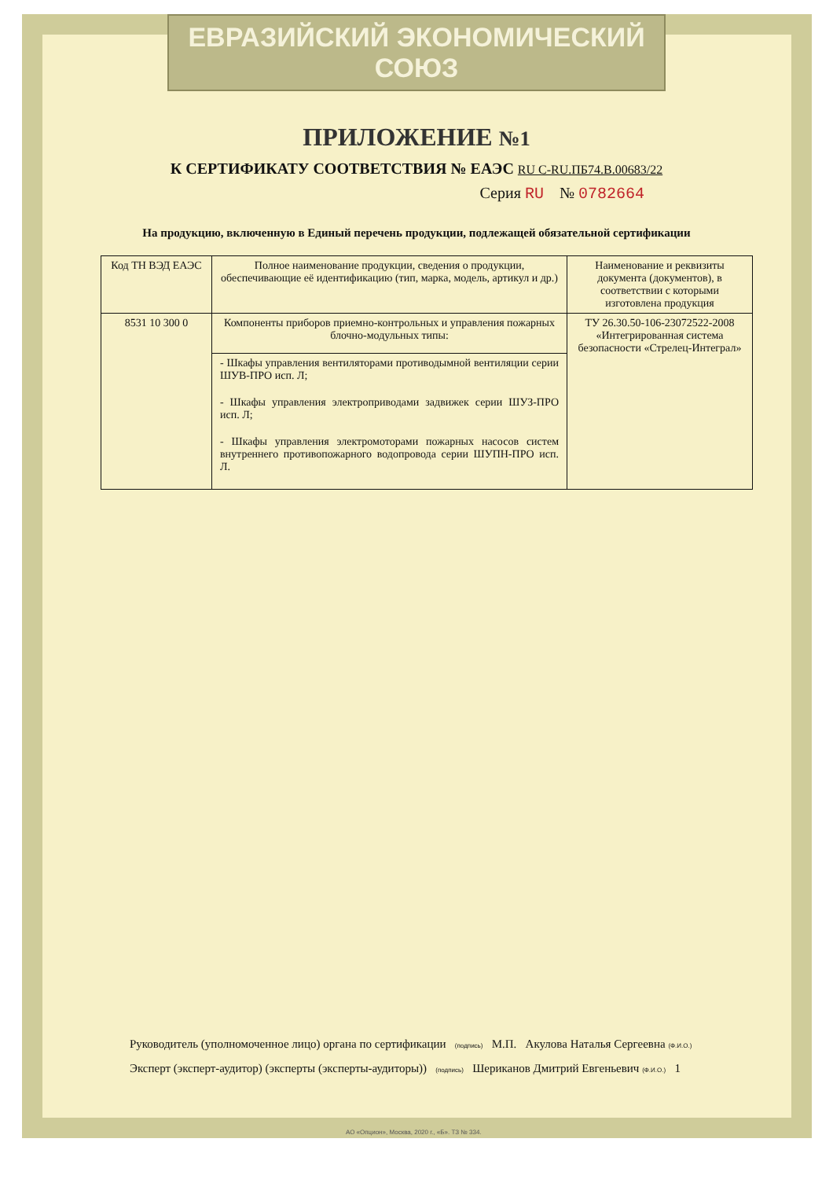ЕВРАЗИЙСКИЙ ЭКОНОМИЧЕСКИЙ СОЮЗ
ПРИЛОЖЕНИЕ №1
К СЕРТИФИКАТУ СООТВЕТСТВИЯ № ЕАЭС RU С-RU.ПБ74.В.00683/22
Серия RU № 0782664
На продукцию, включенную в Единый перечень продукции, подлежащей обязательной сертификации
| Код ТН ВЭД ЕАЭС | Полное наименование продукции, сведения о продукции, обеспечивающие её идентификацию (тип, марка, модель, артикул и др.) | Наименование и реквизиты документа (документов), в соответствии с которыми изготовлена продукция |
| --- | --- | --- |
| 8531 10 300 0 | Компоненты приборов приемно-контрольных и управления пожарных блочно-модульных типы: | ТУ 26.30.50-106-23072522-2008 «Интегрированная система безопасности «Стрелец-Интеграл» |
| | - Шкафы управления вентиляторами противодымной вентиляции серии ШУВ-ПРО исп. Л; - Шкафы управления электроприводами задвижек серии ШУЗ-ПРО исп. Л; - Шкафы управления электромоторами пожарных насосов систем внутреннего противопожарного водопровода серии ШУПН-ПРО исп. Л. | |
Руководитель (уполномоченное лицо) органа по сертификации (подпись) М.П. Акулова Наталья Сергеевна (Ф.И.О.)
Эксперт (эксперт-аудитор) (эксперты (эксперты-аудиторы)) (подпись) Шериканов Дмитрий Евгеньевич (Ф.И.О.) 1
АО «Опцион», Москва, 2020 г., «Б». ТЗ № 334.